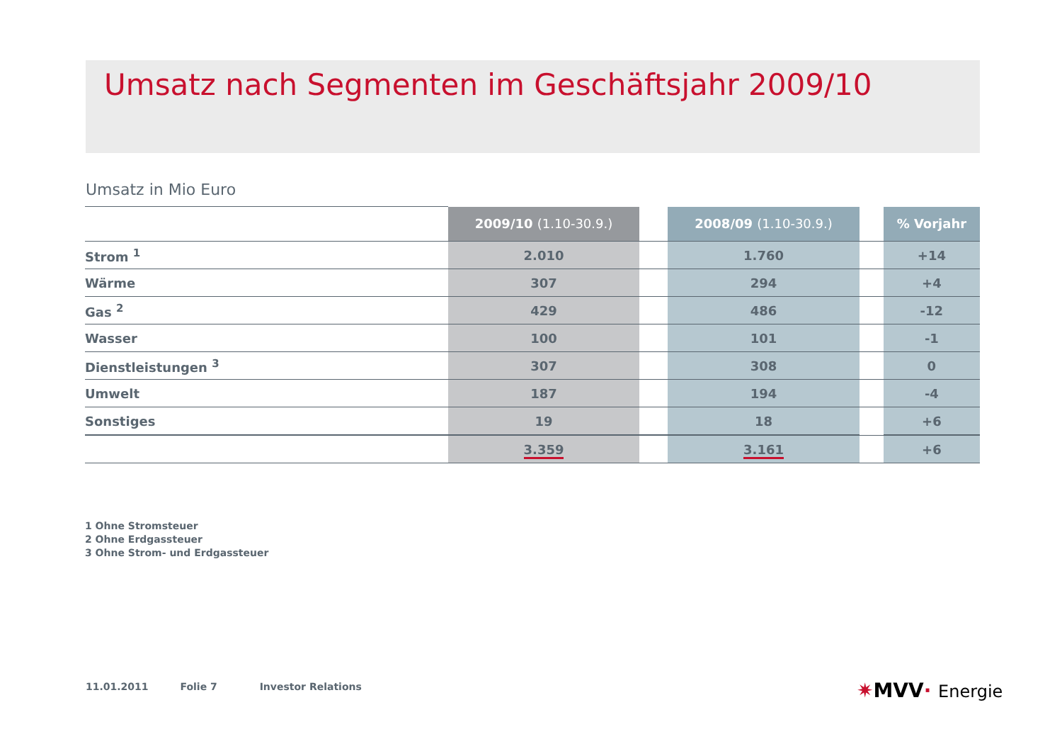Umsatz nach Segmenten im Geschäftsjahr 2009/10
Umsatz in Mio Euro
| | 2009/10 (1.10-30.9.) | | 2008/09 (1.10-30.9.) | | % Vorjahr |
| --- | --- | --- | --- | --- | --- |
| Strom <sup>1</sup> | 2.010 | | 1.760 | | +14 |
| Wärme | 307 | | 294 | | +4 |
| Gas <sup>2</sup> | 429 | | 486 | | -12 |
| Wasser | 100 | | 101 | | -1 |
| Dienstleistungen <sup>3</sup> | 307 | | 308 | | 0 |
| Umwelt | 187 | | 194 | | -4 |
| Sonstiges | 19 | | 18 | | +6 |
| | 3.359 | | 3.161 | | +6 |
1 Ohne Stromsteuer
2 Ohne Erdgassteuer
3 Ohne Strom- und Erdgassteuer
11.01.2011 Folie 7 Investor Relations
✷MVV· Energie